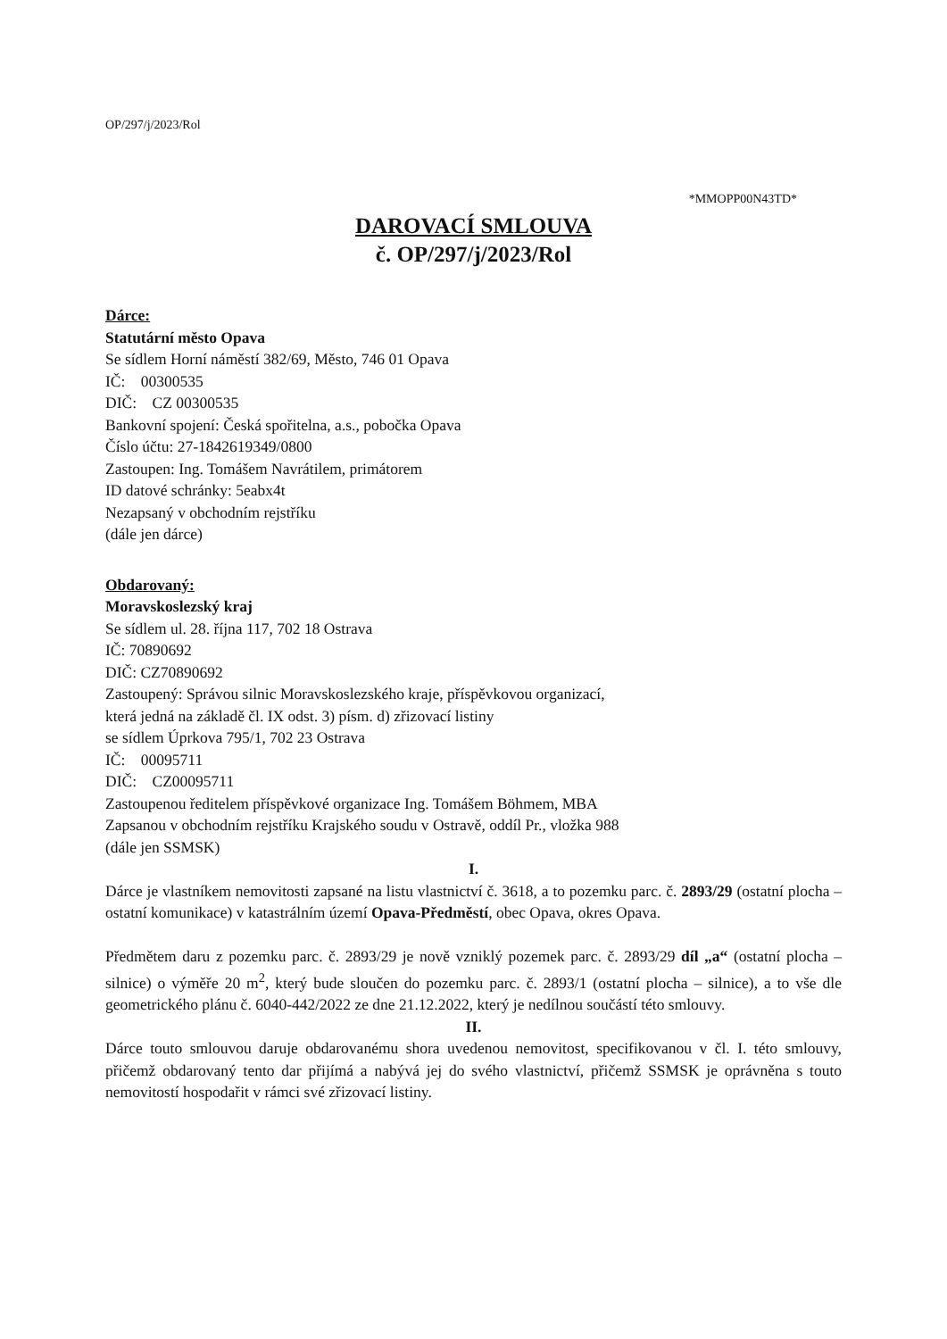OP/297/j/2023/Rol
*MMOPP00N43TD*
DAROVACÍ SMLOUVA
č. OP/297/j/2023/Rol
Dárce:
Statutární město Opava
Se sídlem Horní náměstí 382/69, Město, 746 01 Opava
IČ: 00300535
DIČ: CZ 00300535
Bankovní spojení: Česká spořitelna, a.s., pobočka Opava
Číslo účtu: 27-1842619349/0800
Zastoupen: Ing. Tomášem Navrátilem, primátorem
ID datové schránky: 5eabx4t
Nezapsaný v obchodním rejstříku
(dále jen dárce)
Obdarovaný:
Moravskoslezský kraj
Se sídlem ul. 28. října 117, 702 18 Ostrava
IČ: 70890692
DIČ: CZ70890692
Zastoupený: Správou silnic Moravskoslezského kraje, příspěvkovou organizací,
která jedná na základě čl. IX odst. 3) písm. d) zřizovací listiny
se sídlem Úprkova 795/1, 702 23 Ostrava
IČ: 00095711
DIČ: CZ00095711
Zastoupenou ředitelem příspěvkové organizace Ing. Tomášem Böhmem, MBA
Zapsanou v obchodním rejstříku Krajského soudu v Ostravě, oddíl Pr., vložka 988
(dále jen SSMSK)
I.
Dárce je vlastníkem nemovitosti zapsané na listu vlastnictví č. 3618, a to pozemku parc. č. 2893/29 (ostatní plocha – ostatní komunikace) v katastrálním území Opava-Předměstí, obec Opava, okres Opava.
Předmětem daru z pozemku parc. č. 2893/29 je nově vzniklý pozemek parc. č. 2893/29 díl „a“ (ostatní plocha – silnice) o výměře 20 m<sup>2</sup>, který bude sloučen do pozemku parc. č. 2893/1 (ostatní plocha – silnice), a to vše dle geometrického plánu č. 6040-442/2022 ze dne 21.12.2022, který je nedílnou součástí této smlouvy.
II.
Dárce touto smlouvou daruje obdarovanému shora uvedenou nemovitost, specifikovanou v čl. I. této smlouvy, přičemž obdarovaný tento dar přijímá a nabývá jej do svého vlastnictví, přičemž SSMSK je oprávněna s touto nemovitostí hospodařit v rámci své zřizovací listiny.